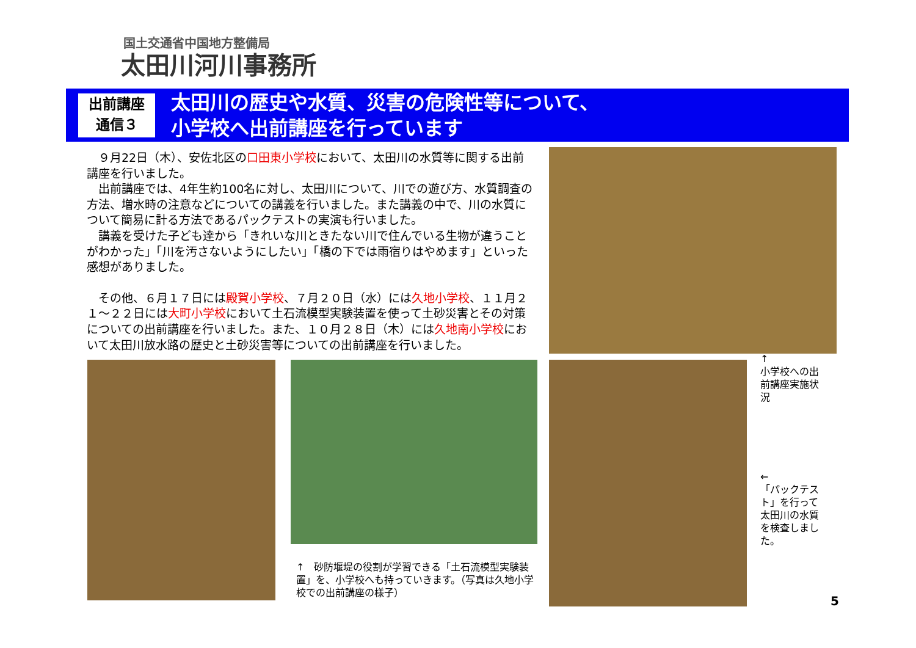国土交通省中国地方整備局
太田川河川事務所
出前講座
通信３
太田川の歴史や水質、災害の危険性等について、
小学校へ出前講座を行っています
　９月22日（木）、安佐北区の口田東小学校において、太田川の水質等に関する出前講座を行いました。
　出前講座では、4年生約100名に対し、太田川について、川での遊び方、水質調査の方法、増水時の注意などについての講義を行いました。また講義の中で、川の水質について簡易に計る方法であるパックテストの実演も行いました。
　講義を受けた子ども達から「きれいな川ときたない川で住んでいる生物が違うことがわかった」「川を汚さないようにしたい」「橋の下では雨宿りはやめます」といった感想がありました。
　その他、６月１７日には殿賀小学校、７月２０日（水）には久地小学校、１１月２１～２２日には大町小学校において土石流模型実験装置を使って土砂災害とその対策についての出前講座を行いました。また、１０月２８日（木）には久地南小学校において太田川放水路の歴史と土砂災害等についての出前講座を行いました。
↑　砂防堰堤の役割が学習できる「土石流模型実験装置」を、小学校へも持っていきます。（写真は久地小学校での出前講座の様子）
↑
小学校への出前講座実施状況
←
「パックテスト」を行って太田川の水質を検査しました。
5